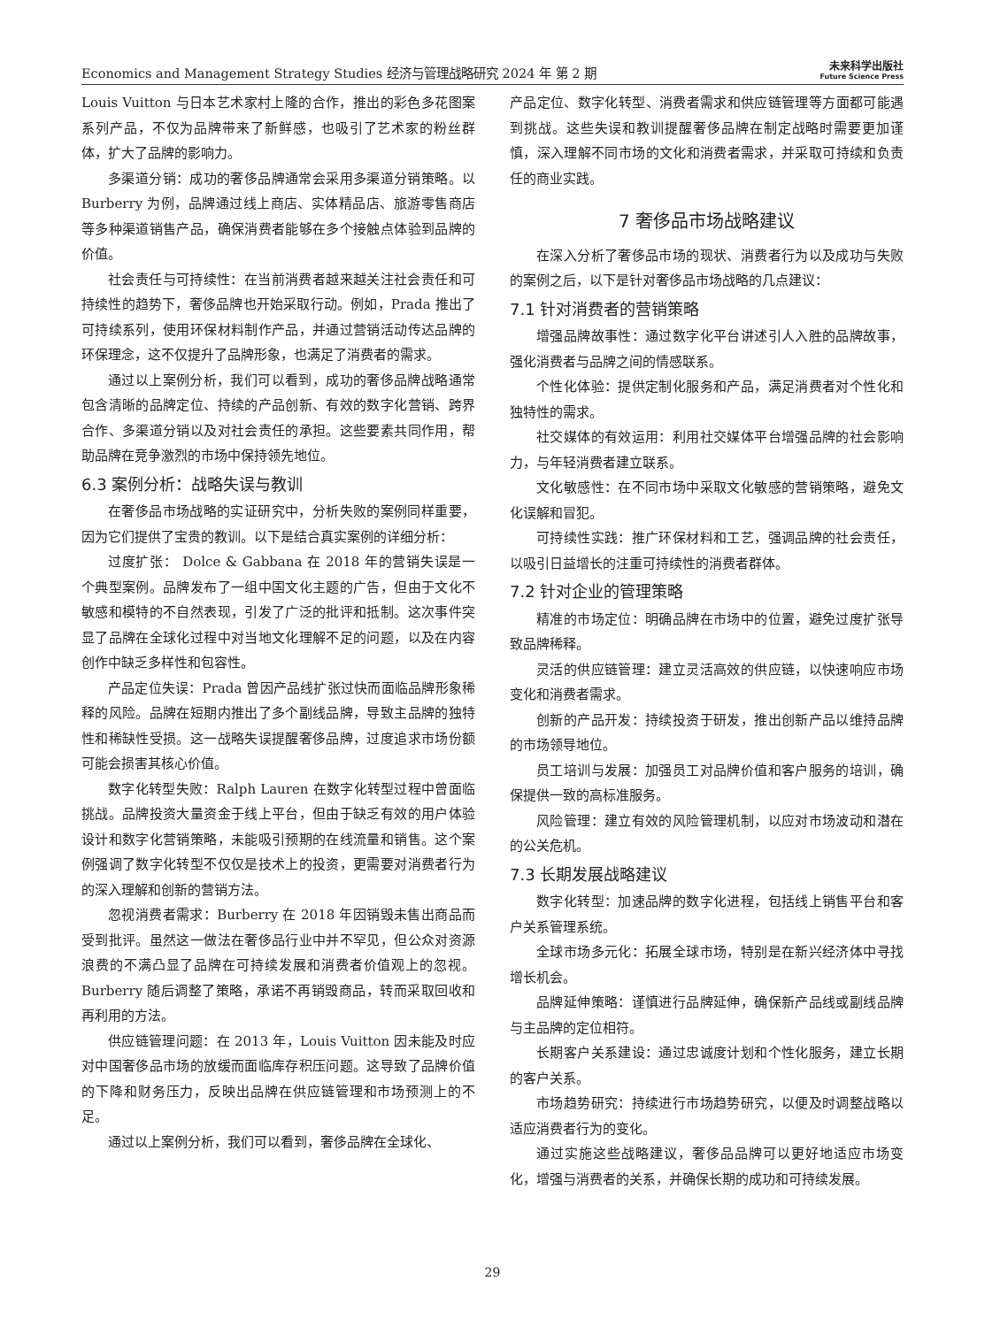Economics and Management Strategy Studies 经济与管理战略研究 2024 年 第 2 期
未来科学出版社
Future Science Press
Louis Vuitton 与日本艺术家村上隆的合作，推出的彩色多花图案系列产品，不仅为品牌带来了新鲜感，也吸引了艺术家的粉丝群体，扩大了品牌的影响力。
多渠道分销：成功的奢侈品牌通常会采用多渠道分销策略。以 Burberry 为例，品牌通过线上商店、实体精品店、旅游零售商店等多种渠道销售产品，确保消费者能够在多个接触点体验到品牌的价值。
社会责任与可持续性：在当前消费者越来越关注社会责任和可持续性的趋势下，奢侈品牌也开始采取行动。例如，Prada 推出了可持续系列，使用环保材料制作产品，并通过营销活动传达品牌的环保理念，这不仅提升了品牌形象，也满足了消费者的需求。
通过以上案例分析，我们可以看到，成功的奢侈品牌战略通常包含清晰的品牌定位、持续的产品创新、有效的数字化营销、跨界合作、多渠道分销以及对社会责任的承担。这些要素共同作用，帮助品牌在竞争激烈的市场中保持领先地位。
6.3 案例分析：战略失误与教训
在奢侈品市场战略的实证研究中，分析失败的案例同样重要，因为它们提供了宝贵的教训。以下是结合真实案例的详细分析：
过度扩张： Dolce & Gabbana 在 2018 年的营销失误是一个典型案例。品牌发布了一组中国文化主题的广告，但由于文化不敏感和模特的不自然表现，引发了广泛的批评和抵制。这次事件突显了品牌在全球化过程中对当地文化理解不足的问题，以及在内容创作中缺乏多样性和包容性。
产品定位失误：Prada 曾因产品线扩张过快而面临品牌形象稀释的风险。品牌在短期内推出了多个副线品牌，导致主品牌的独特性和稀缺性受损。这一战略失误提醒奢侈品牌，过度追求市场份额可能会损害其核心价值。
数字化转型失败：Ralph Lauren 在数字化转型过程中曾面临挑战。品牌投资大量资金于线上平台，但由于缺乏有效的用户体验设计和数字化营销策略，未能吸引预期的在线流量和销售。这个案例强调了数字化转型不仅仅是技术上的投资，更需要对消费者行为的深入理解和创新的营销方法。
忽视消费者需求：Burberry 在 2018 年因销毁未售出商品而受到批评。虽然这一做法在奢侈品行业中并不罕见，但公众对资源浪费的不满凸显了品牌在可持续发展和消费者价值观上的忽视。Burberry 随后调整了策略，承诺不再销毁商品，转而采取回收和再利用的方法。
供应链管理问题：在 2013 年，Louis Vuitton 因未能及时应对中国奢侈品市场的放缓而面临库存积压问题。这导致了品牌价值的下降和财务压力，反映出品牌在供应链管理和市场预测上的不足。
通过以上案例分析，我们可以看到，奢侈品牌在全球化、
产品定位、数字化转型、消费者需求和供应链管理等方面都可能遇到挑战。这些失误和教训提醒奢侈品牌在制定战略时需要更加谨慎，深入理解不同市场的文化和消费者需求，并采取可持续和负责任的商业实践。
7 奢侈品市场战略建议
在深入分析了奢侈品市场的现状、消费者行为以及成功与失败的案例之后，以下是针对奢侈品市场战略的几点建议：
7.1 针对消费者的营销策略
增强品牌故事性：通过数字化平台讲述引人入胜的品牌故事，强化消费者与品牌之间的情感联系。
个性化体验：提供定制化服务和产品，满足消费者对个性化和独特性的需求。
社交媒体的有效运用：利用社交媒体平台增强品牌的社会影响力，与年轻消费者建立联系。
文化敏感性：在不同市场中采取文化敏感的营销策略，避免文化误解和冒犯。
可持续性实践：推广环保材料和工艺，强调品牌的社会责任，以吸引日益增长的注重可持续性的消费者群体。
7.2 针对企业的管理策略
精准的市场定位：明确品牌在市场中的位置，避免过度扩张导致品牌稀释。
灵活的供应链管理：建立灵活高效的供应链，以快速响应市场变化和消费者需求。
创新的产品开发：持续投资于研发，推出创新产品以维持品牌的市场领导地位。
员工培训与发展：加强员工对品牌价值和客户服务的培训，确保提供一致的高标准服务。
风险管理：建立有效的风险管理机制，以应对市场波动和潜在的公关危机。
7.3 长期发展战略建议
数字化转型：加速品牌的数字化进程，包括线上销售平台和客户关系管理系统。
全球市场多元化：拓展全球市场，特别是在新兴经济体中寻找增长机会。
品牌延伸策略：谨慎进行品牌延伸，确保新产品线或副线品牌与主品牌的定位相符。
长期客户关系建设：通过忠诚度计划和个性化服务，建立长期的客户关系。
市场趋势研究：持续进行市场趋势研究，以便及时调整战略以适应消费者行为的变化。
通过实施这些战略建议，奢侈品品牌可以更好地适应市场变化，增强与消费者的关系，并确保长期的成功和可持续发展。
29